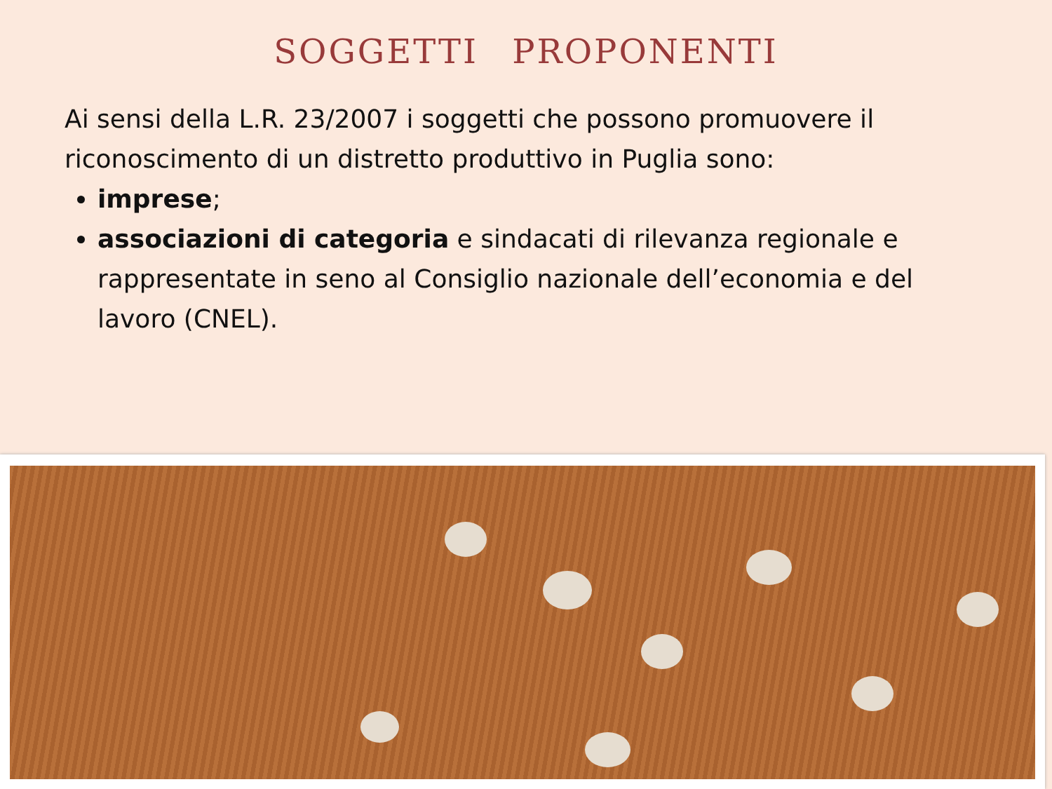SOGGETTI PROPONENTI
Ai sensi della L.R. 23/2007 i soggetti che possono promuovere il riconoscimento di un distretto produttivo in Puglia sono:
imprese;
associazioni di categoria e sindacati di rilevanza regionale e rappresentate in seno al Consiglio nazionale dell’economia e del lavoro (CNEL).